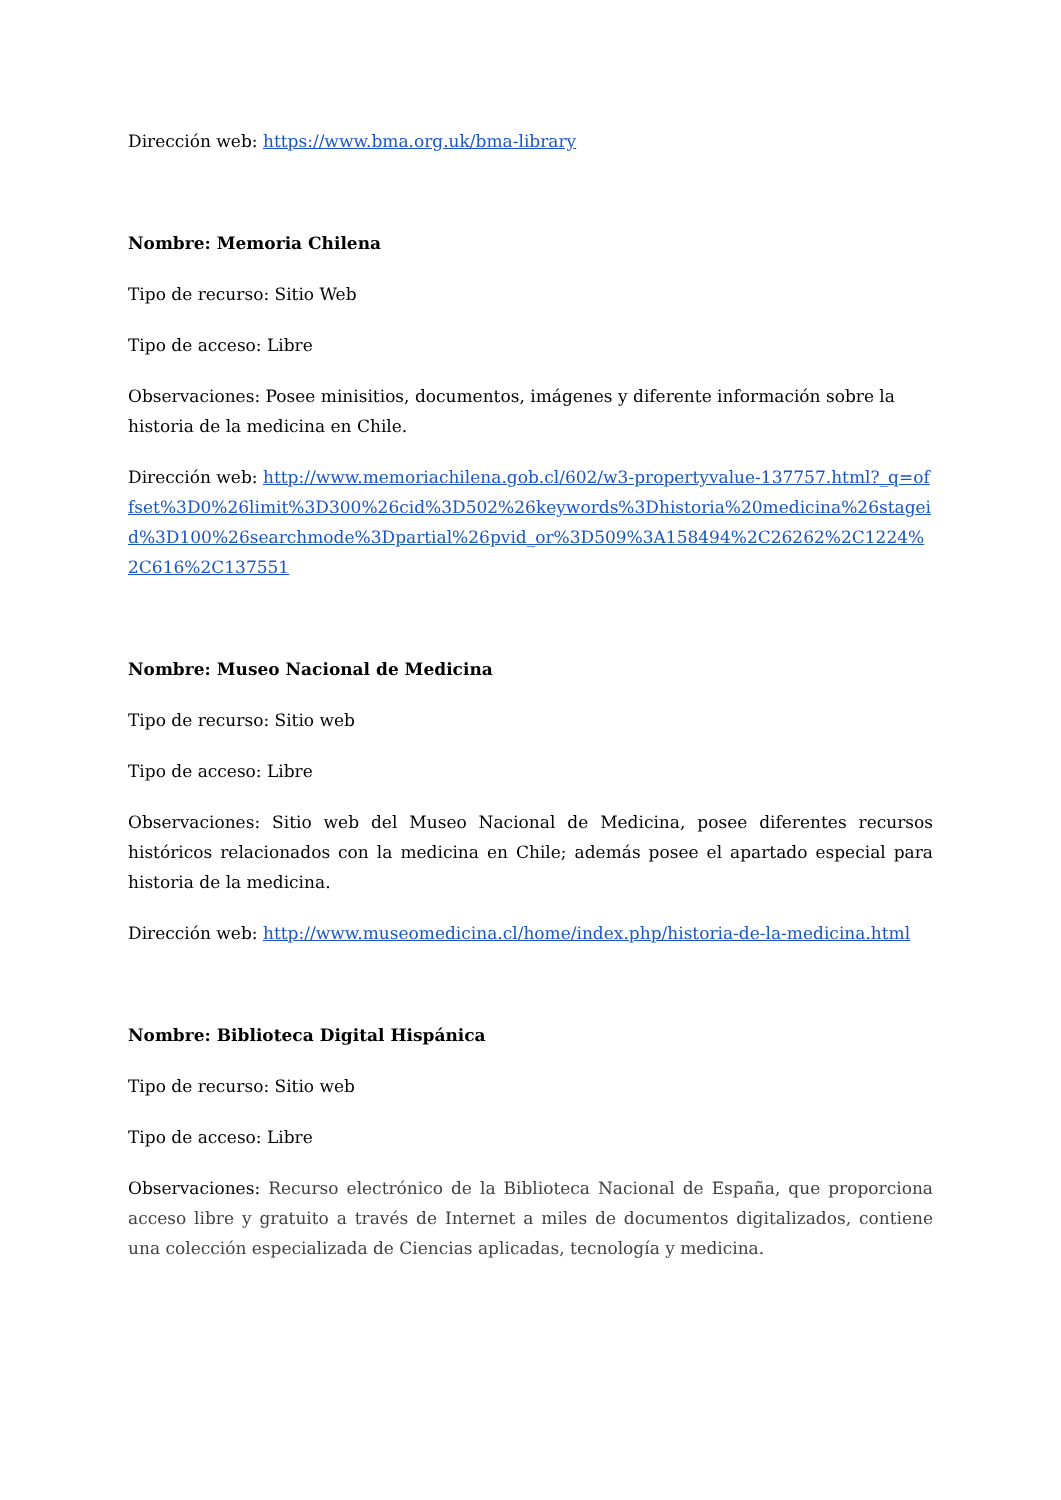Dirección web: https://www.bma.org.uk/bma-library
Nombre: Memoria Chilena
Tipo de recurso: Sitio Web
Tipo de acceso: Libre
Observaciones: Posee minisitios, documentos, imágenes y diferente información sobre la historia de la medicina en Chile.
Dirección web: http://www.memoriachilena.gob.cl/602/w3-propertyvalue-137757.html?_q=offset%3D0%26limit%3D300%26cid%3D502%26keywords%3Dhistoria%20medicina%26stageid%3D100%26searchmode%3Dpartial%26pvid_or%3D509%3A158494%2C26262%2C1224%2C616%2C137551
Nombre: Museo Nacional de Medicina
Tipo de recurso: Sitio web
Tipo de acceso: Libre
Observaciones: Sitio web del Museo Nacional de Medicina, posee diferentes recursos históricos relacionados con la medicina en Chile; además posee el apartado especial para historia de la medicina.
Dirección web: http://www.museomedicina.cl/home/index.php/historia-de-la-medicina.html
Nombre: Biblioteca Digital Hispánica
Tipo de recurso: Sitio web
Tipo de acceso: Libre
Observaciones: Recurso electrónico de la Biblioteca Nacional de España, que proporciona acceso libre y gratuito a través de Internet a miles de documentos digitalizados, contiene una colección especializada de Ciencias aplicadas, tecnología y medicina.